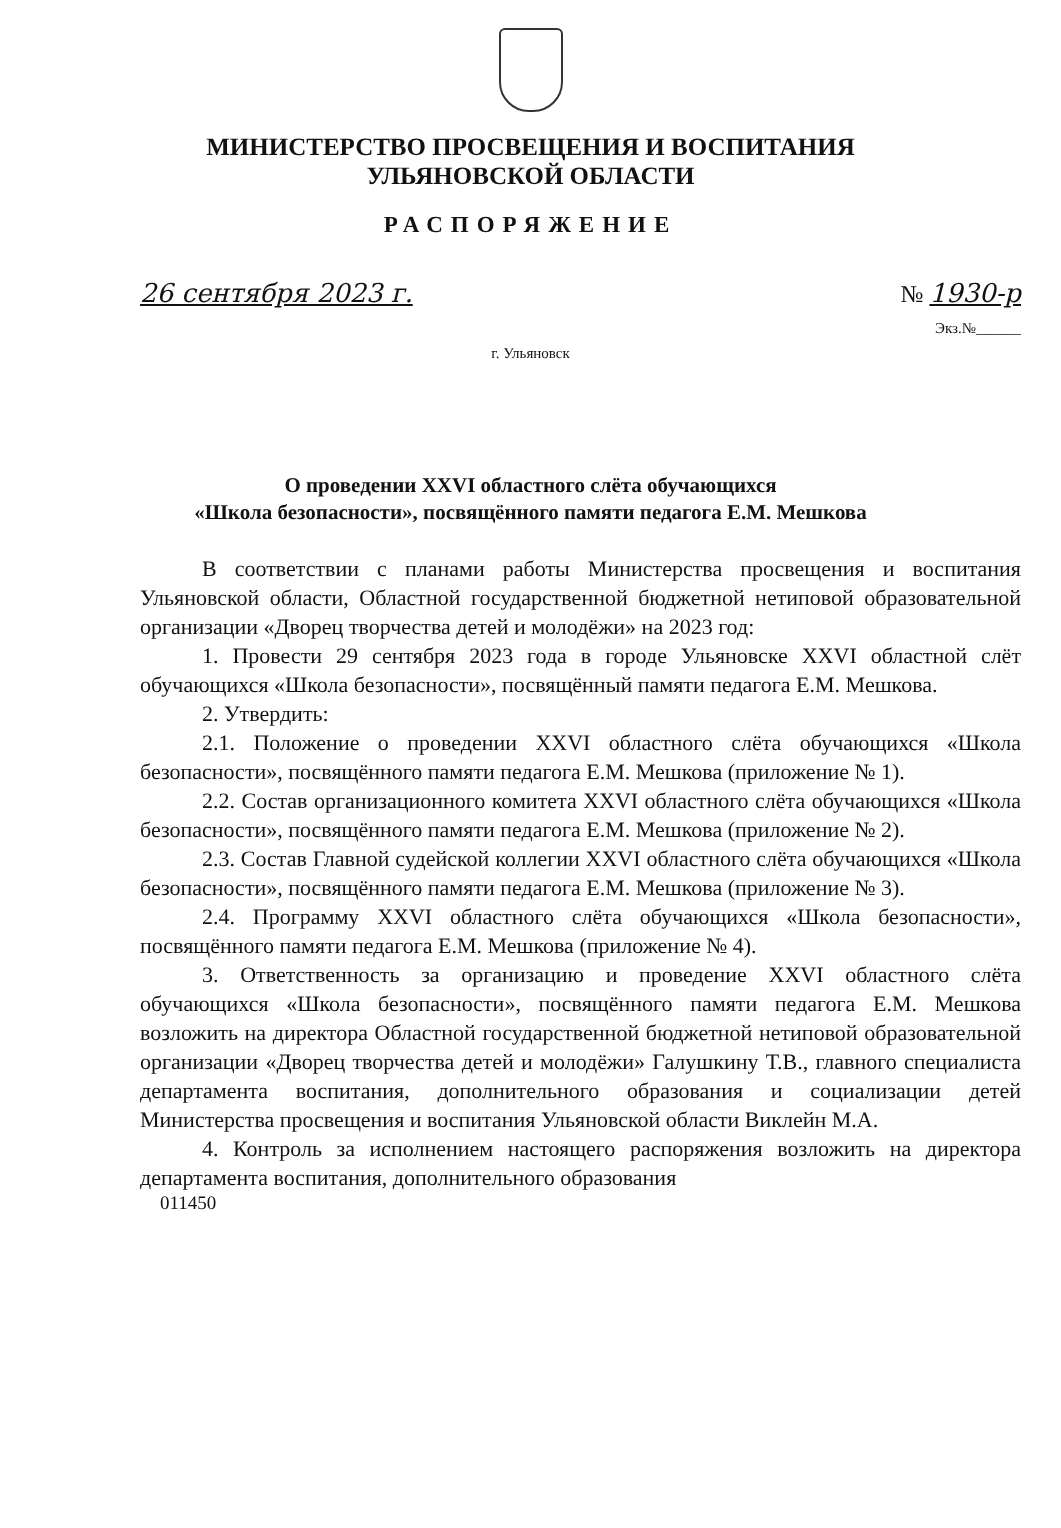МИНИСТЕРСТВО ПРОСВЕЩЕНИЯ И ВОСПИТАНИЯ
УЛЬЯНОВСКОЙ ОБЛАСТИ
РАСПОРЯЖЕНИЕ
26 сентября 2023 г. № 1930-р
Экз.№______
г. Ульяновск
О проведении XXVI областного слёта обучающихся
«Школа безопасности», посвящённого памяти педагога Е.М. Мешкова
В соответствии с планами работы Министерства просвещения и воспитания Ульяновской области, Областной государственной бюджетной нетиповой образовательной организации «Дворец творчества детей и молодёжи» на 2023 год:
1. Провести 29 сентября 2023 года в городе Ульяновске XXVI областной слёт обучающихся «Школа безопасности», посвящённый памяти педагога Е.М. Мешкова.
2. Утвердить:
2.1. Положение о проведении XXVI областного слёта обучающихся «Школа безопасности», посвящённого памяти педагога Е.М. Мешкова (приложение № 1).
2.2. Состав организационного комитета XXVI областного слёта обучающихся «Школа безопасности», посвящённого памяти педагога Е.М. Мешкова (приложение № 2).
2.3. Состав Главной судейской коллегии XXVI областного слёта обучающихся «Школа безопасности», посвящённого памяти педагога Е.М. Мешкова (приложение № 3).
2.4. Программу XXVI областного слёта обучающихся «Школа безопасности», посвящённого памяти педагога Е.М. Мешкова (приложение № 4).
3. Ответственность за организацию и проведение XXVI областного слёта обучающихся «Школа безопасности», посвящённого памяти педагога Е.М. Мешкова возложить на директора Областной государственной бюджетной нетиповой образовательной организации «Дворец творчества детей и молодёжи» Галушкину Т.В., главного специалиста департамента воспитания, дополнительного образования и социализации детей Министерства просвещения и воспитания Ульяновской области Виклейн М.А.
4. Контроль за исполнением настоящего распоряжения возложить на директора департамента воспитания, дополнительного образования
011450